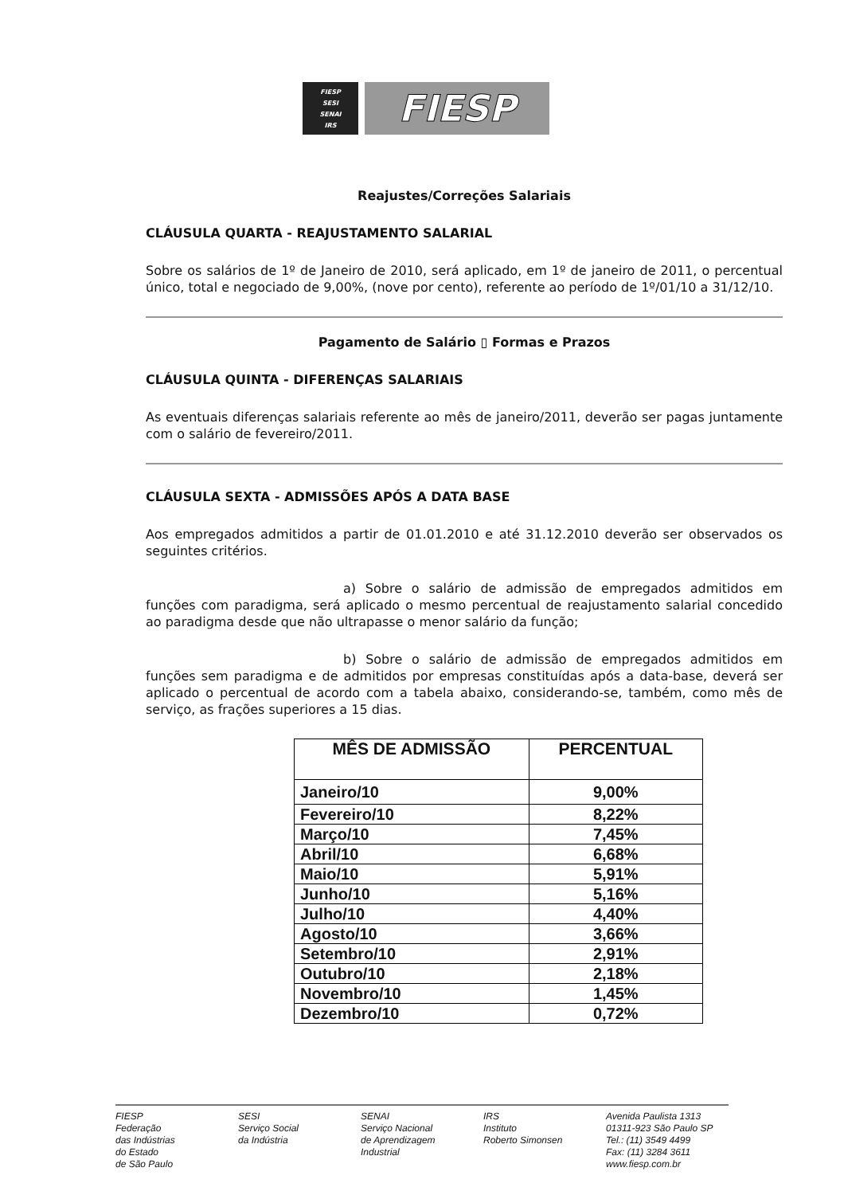FIESP
SESI
SENAI
IRS
FIESP
Reajustes/Correções Salariais
CLÁUSULA QUARTA - REAJUSTAMENTO SALARIAL
Sobre os salários de 1º de Janeiro de 2010, será aplicado, em 1º de janeiro de 2011, o percentual único, total e negociado de 9,00%, (nove por cento), referente ao período de 1º/01/10 a 31/12/10.
Pagamento de Salário ▯ Formas e Prazos
CLÁUSULA QUINTA - DIFERENÇAS SALARIAIS
As eventuais diferenças salariais referente ao mês de janeiro/2011, deverão ser pagas juntamente com o salário de fevereiro/2011.
CLÁUSULA SEXTA - ADMISSÕES APÓS A DATA BASE
Aos empregados admitidos a partir de 01.01.2010 e até 31.12.2010 deverão ser observados os seguintes critérios.
a) Sobre o salário de admissão de empregados admitidos em funções com paradigma, será aplicado o mesmo percentual de reajustamento salarial concedido ao paradigma desde que não ultrapasse o menor salário da função;
b) Sobre o salário de admissão de empregados admitidos em funções sem paradigma e de admitidos por empresas constituídas após a data-base, deverá ser aplicado o percentual de acordo com a tabela abaixo, considerando-se, também, como mês de serviço, as frações superiores a 15 dias.
| MÊS DE ADMISSÃO | PERCENTUAL |
| --- | --- |
| Janeiro/10 | 9,00% |
| Fevereiro/10 | 8,22% |
| Março/10 | 7,45% |
| Abril/10 | 6,68% |
| Maio/10 | 5,91% |
| Junho/10 | 5,16% |
| Julho/10 | 4,40% |
| Agosto/10 | 3,66% |
| Setembro/10 | 2,91% |
| Outubro/10 | 2,18% |
| Novembro/10 | 1,45% |
| Dezembro/10 | 0,72% |
FIESP
Federação
das Indústrias
do Estado
de São Paulo
SESI
Serviço Social
da Indústria
SENAI
Serviço Nacional
de Aprendizagem
Industrial
IRS
Instituto
Roberto Simonsen
Avenida Paulista 1313
01311-923 São Paulo SP
Tel.: (11) 3549 4499
Fax: (11) 3284 3611
www.fiesp.com.br